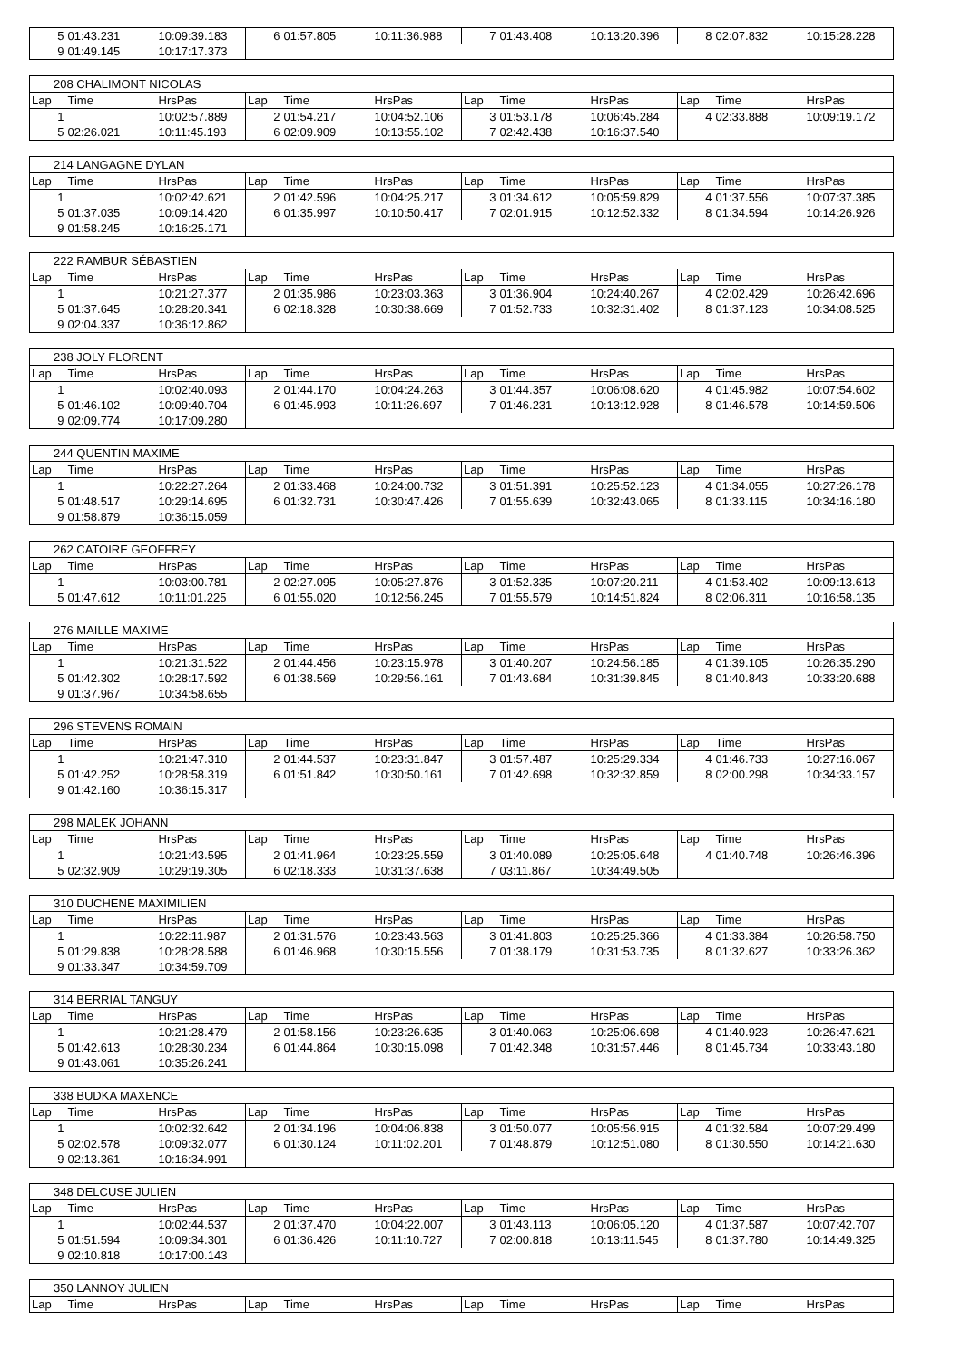| 5 | 01:43.231 | 10:09:39.183 | 6 | 01:57.805 | 10:11:36.988 | 7 | 01:43.408 | 10:13:20.396 | 8 | 02:07.832 | 10:15:28.228 |
| 9 | 01:49.145 | 10:17:17.373 | | | | | | | | | |
| 208 CHALIMONT NICOLAS | | | | | | | | | | | |
| Lap | Time | HrsPas | Lap | Time | HrsPas | Lap | Time | HrsPas | Lap | Time | HrsPas |
| 1 | | 10:02:57.889 | 2 | 01:54.217 | 10:04:52.106 | 3 | 01:53.178 | 10:06:45.284 | 4 | 02:33.888 | 10:09:19.172 |
| 5 | 02:26.021 | 10:11:45.193 | 6 | 02:09.909 | 10:13:55.102 | 7 | 02:42.438 | 10:16:37.540 | | | |
| 214 LANGAGNE DYLAN | | | | | | | | | | | |
| Lap | Time | HrsPas | Lap | Time | HrsPas | Lap | Time | HrsPas | Lap | Time | HrsPas |
| 1 | | 10:02:42.621 | 2 | 01:42.596 | 10:04:25.217 | 3 | 01:34.612 | 10:05:59.829 | 4 | 01:37.556 | 10:07:37.385 |
| 5 | 01:37.035 | 10:09:14.420 | 6 | 01:35.997 | 10:10:50.417 | 7 | 02:01.915 | 10:12:52.332 | 8 | 01:34.594 | 10:14:26.926 |
| 9 | 01:58.245 | 10:16:25.171 | | | | | | | | | |
| 222 RAMBUR SÉBASTIEN | | | | | | | | | | | |
| Lap | Time | HrsPas | Lap | Time | HrsPas | Lap | Time | HrsPas | Lap | Time | HrsPas |
| 1 | | 10:21:27.377 | 2 | 01:35.986 | 10:23:03.363 | 3 | 01:36.904 | 10:24:40.267 | 4 | 02:02.429 | 10:26:42.696 |
| 5 | 01:37.645 | 10:28:20.341 | 6 | 02:18.328 | 10:30:38.669 | 7 | 01:52.733 | 10:32:31.402 | 8 | 01:37.123 | 10:34:08.525 |
| 9 | 02:04.337 | 10:36:12.862 | | | | | | | | | |
| 238 JOLY FLORENT | | | | | | | | | | | |
| Lap | Time | HrsPas | Lap | Time | HrsPas | Lap | Time | HrsPas | Lap | Time | HrsPas |
| 1 | | 10:02:40.093 | 2 | 01:44.170 | 10:04:24.263 | 3 | 01:44.357 | 10:06:08.620 | 4 | 01:45.982 | 10:07:54.602 |
| 5 | 01:46.102 | 10:09:40.704 | 6 | 01:45.993 | 10:11:26.697 | 7 | 01:46.231 | 10:13:12.928 | 8 | 01:46.578 | 10:14:59.506 |
| 9 | 02:09.774 | 10:17:09.280 | | | | | | | | | |
| 244 QUENTIN MAXIME | | | | | | | | | | | |
| Lap | Time | HrsPas | Lap | Time | HrsPas | Lap | Time | HrsPas | Lap | Time | HrsPas |
| 1 | | 10:22:27.264 | 2 | 01:33.468 | 10:24:00.732 | 3 | 01:51.391 | 10:25:52.123 | 4 | 01:34.055 | 10:27:26.178 |
| 5 | 01:48.517 | 10:29:14.695 | 6 | 01:32.731 | 10:30:47.426 | 7 | 01:55.639 | 10:32:43.065 | 8 | 01:33.115 | 10:34:16.180 |
| 9 | 01:58.879 | 10:36:15.059 | | | | | | | | | |
| 262 CATOIRE GEOFFREY | | | | | | | | | | | |
| Lap | Time | HrsPas | Lap | Time | HrsPas | Lap | Time | HrsPas | Lap | Time | HrsPas |
| 1 | | 10:03:00.781 | 2 | 02:27.095 | 10:05:27.876 | 3 | 01:52.335 | 10:07:20.211 | 4 | 01:53.402 | 10:09:13.613 |
| 5 | 01:47.612 | 10:11:01.225 | 6 | 01:55.020 | 10:12:56.245 | 7 | 01:55.579 | 10:14:51.824 | 8 | 02:06.311 | 10:16:58.135 |
| 276 MAILLE MAXIME | | | | | | | | | | | |
| Lap | Time | HrsPas | Lap | Time | HrsPas | Lap | Time | HrsPas | Lap | Time | HrsPas |
| 1 | | 10:21:31.522 | 2 | 01:44.456 | 10:23:15.978 | 3 | 01:40.207 | 10:24:56.185 | 4 | 01:39.105 | 10:26:35.290 |
| 5 | 01:42.302 | 10:28:17.592 | 6 | 01:38.569 | 10:29:56.161 | 7 | 01:43.684 | 10:31:39.845 | 8 | 01:40.843 | 10:33:20.688 |
| 9 | 01:37.967 | 10:34:58.655 | | | | | | | | | |
| 296 STEVENS ROMAIN | | | | | | | | | | | |
| Lap | Time | HrsPas | Lap | Time | HrsPas | Lap | Time | HrsPas | Lap | Time | HrsPas |
| 1 | | 10:21:47.310 | 2 | 01:44.537 | 10:23:31.847 | 3 | 01:57.487 | 10:25:29.334 | 4 | 01:46.733 | 10:27:16.067 |
| 5 | 01:42.252 | 10:28:58.319 | 6 | 01:51.842 | 10:30:50.161 | 7 | 01:42.698 | 10:32:32.859 | 8 | 02:00.298 | 10:34:33.157 |
| 9 | 01:42.160 | 10:36:15.317 | | | | | | | | | |
| 298 MALEK JOHANN | | | | | | | | | | | |
| Lap | Time | HrsPas | Lap | Time | HrsPas | Lap | Time | HrsPas | Lap | Time | HrsPas |
| 1 | | 10:21:43.595 | 2 | 01:41.964 | 10:23:25.559 | 3 | 01:40.089 | 10:25:05.648 | 4 | 01:40.748 | 10:26:46.396 |
| 5 | 02:32.909 | 10:29:19.305 | 6 | 02:18.333 | 10:31:37.638 | 7 | 03:11.867 | 10:34:49.505 | | | |
| 310 DUCHENE MAXIMILIEN | | | | | | | | | | | |
| Lap | Time | HrsPas | Lap | Time | HrsPas | Lap | Time | HrsPas | Lap | Time | HrsPas |
| 1 | | 10:22:11.987 | 2 | 01:31.576 | 10:23:43.563 | 3 | 01:41.803 | 10:25:25.366 | 4 | 01:33.384 | 10:26:58.750 |
| 5 | 01:29.838 | 10:28:28.588 | 6 | 01:46.968 | 10:30:15.556 | 7 | 01:38.179 | 10:31:53.735 | 8 | 01:32.627 | 10:33:26.362 |
| 9 | 01:33.347 | 10:34:59.709 | | | | | | | | | |
| 314 BERRIAL TANGUY | | | | | | | | | | | |
| Lap | Time | HrsPas | Lap | Time | HrsPas | Lap | Time | HrsPas | Lap | Time | HrsPas |
| 1 | | 10:21:28.479 | 2 | 01:58.156 | 10:23:26.635 | 3 | 01:40.063 | 10:25:06.698 | 4 | 01:40.923 | 10:26:47.621 |
| 5 | 01:42.613 | 10:28:30.234 | 6 | 01:44.864 | 10:30:15.098 | 7 | 01:42.348 | 10:31:57.446 | 8 | 01:45.734 | 10:33:43.180 |
| 9 | 01:43.061 | 10:35:26.241 | | | | | | | | | |
| 338 BUDKA MAXENCE | | | | | | | | | | | |
| Lap | Time | HrsPas | Lap | Time | HrsPas | Lap | Time | HrsPas | Lap | Time | HrsPas |
| 1 | | 10:02:32.642 | 2 | 01:34.196 | 10:04:06.838 | 3 | 01:50.077 | 10:05:56.915 | 4 | 01:32.584 | 10:07:29.499 |
| 5 | 02:02.578 | 10:09:32.077 | 6 | 01:30.124 | 10:11:02.201 | 7 | 01:48.879 | 10:12:51.080 | 8 | 01:30.550 | 10:14:21.630 |
| 9 | 02:13.361 | 10:16:34.991 | | | | | | | | | |
| 348 DELCUSE JULIEN | | | | | | | | | | | |
| Lap | Time | HrsPas | Lap | Time | HrsPas | Lap | Time | HrsPas | Lap | Time | HrsPas |
| 1 | | 10:02:44.537 | 2 | 01:37.470 | 10:04:22.007 | 3 | 01:43.113 | 10:06:05.120 | 4 | 01:37.587 | 10:07:42.707 |
| 5 | 01:51.594 | 10:09:34.301 | 6 | 01:36.426 | 10:11:10.727 | 7 | 02:00.818 | 10:13:11.545 | 8 | 01:37.780 | 10:14:49.325 |
| 9 | 02:10.818 | 10:17:00.143 | | | | | | | | | |
| 350 LANNOY JULIEN | | | | | | | | | | | |
| Lap | Time | HrsPas | Lap | Time | HrsPas | Lap | Time | HrsPas | Lap | Time | HrsPas |